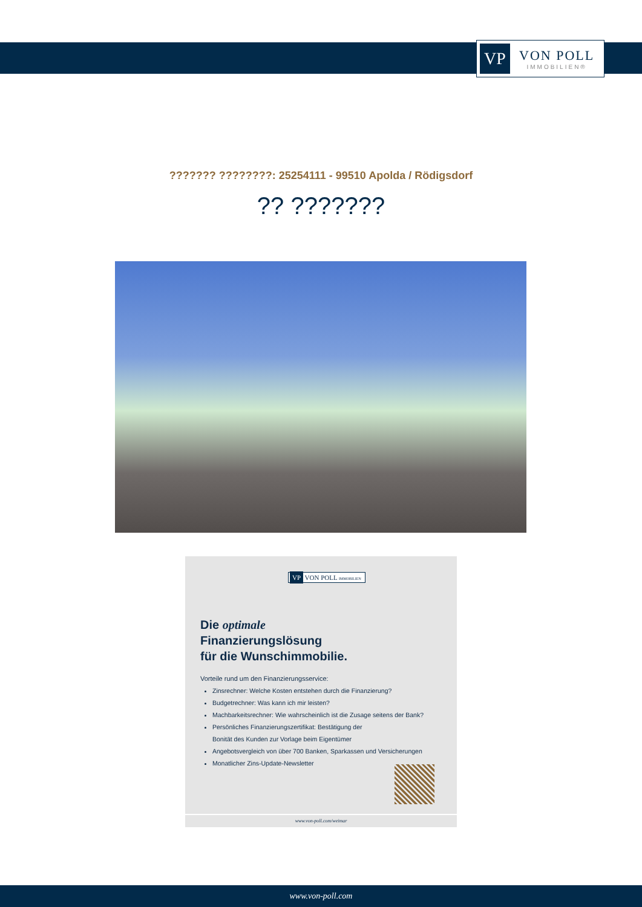VP
VON POLL
IMMOBILIEN®
??????? ????????: 25254111 - 99510 Apolda / Rödigsdorf
?? ???????
VP VON POLL IMMOBILIEN
Die optimale
Finanzierungslösung
für die Wunschimmobilie.
Vorteile rund um den Finanzierungsservice:
Zinsrechner: Welche Kosten entstehen durch die Finanzierung?
Budgetrechner: Was kann ich mir leisten?
Machbarkeitsrechner: Wie wahrscheinlich ist die Zusage seitens der Bank?
Persönliches Finanzierungszertifikat: Bestätigung der
Bonität des Kunden zur Vorlage beim Eigentümer
Angebotsvergleich von über 700 Banken, Sparkassen und Versicherungen
Monatlicher Zins-Update-Newsletter
www.von-poll.com/weimar
www.von-poll.com